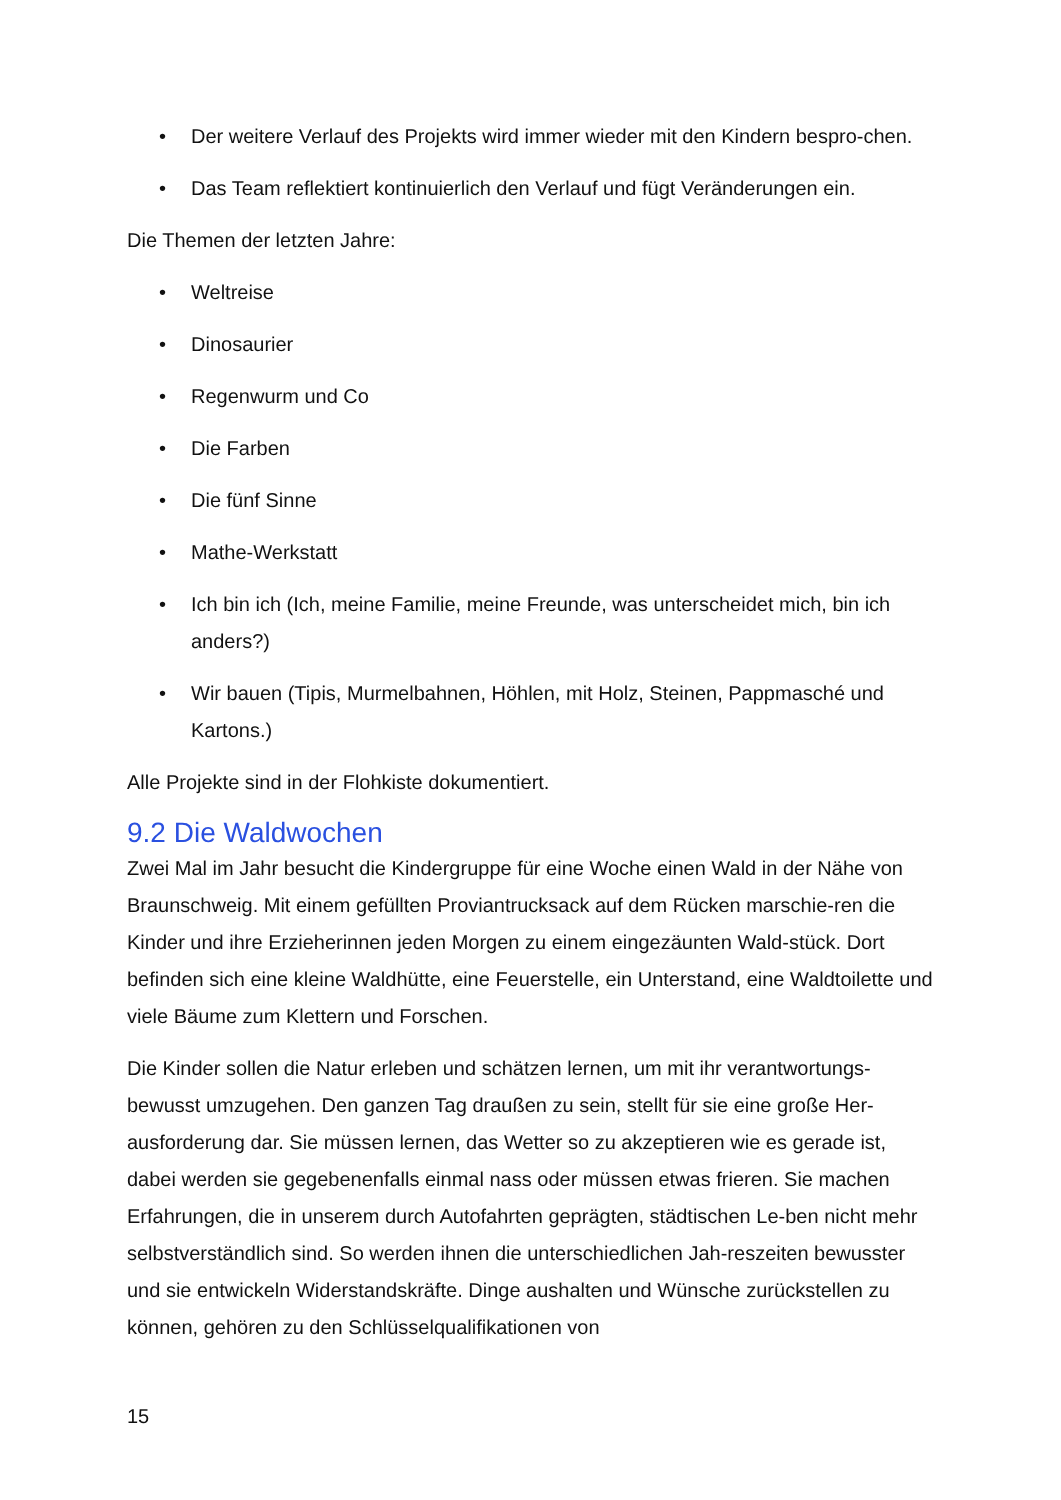• Der weitere Verlauf des Projekts wird immer wieder mit den Kindern bespro-chen.
• Das Team reflektiert kontinuierlich den Verlauf und fügt Veränderungen ein.
Die Themen der letzten Jahre:
• Weltreise
• Dinosaurier
• Regenwurm und Co
• Die Farben
• Die fünf Sinne
• Mathe-Werkstatt
• Ich bin ich (Ich, meine Familie, meine Freunde, was unterscheidet mich, bin ich anders?)
• Wir bauen (Tipis, Murmelbahnen, Höhlen, mit Holz, Steinen, Pappmasché und Kartons.)
Alle Projekte sind in der Flohkiste dokumentiert.
9.2 Die Waldwochen
Zwei Mal im Jahr besucht die Kindergruppe für eine Woche einen Wald in der Nähe von Braunschweig. Mit einem gefüllten Proviantrucksack auf dem Rücken marschie-ren die Kinder und ihre Erzieherinnen jeden Morgen zu einem eingezäunten Wald-stück. Dort befinden sich eine kleine Waldhütte, eine Feuerstelle, ein Unterstand, eine Waldtoilette und viele Bäume zum Klettern und Forschen.
Die Kinder sollen die Natur erleben und schätzen lernen, um mit ihr verantwortungs-bewusst umzugehen. Den ganzen Tag draußen zu sein, stellt für sie eine große Her-ausforderung dar. Sie müssen lernen, das Wetter so zu akzeptieren wie es gerade ist, dabei werden sie gegebenenfalls einmal nass oder müssen etwas frieren. Sie machen Erfahrungen, die in unserem durch Autofahrten geprägten, städtischen Le-ben nicht mehr selbstverständlich sind. So werden ihnen die unterschiedlichen Jah-reszeiten bewusster und sie entwickeln Widerstandskräfte. Dinge aushalten und Wünsche zurückstellen zu können, gehören zu den Schlüsselqualifikationen von
15